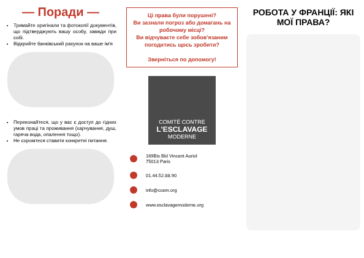— Поради —
Тримайте оригінали та фотокопії документів, що підтверджують вашу особу, завжди при собі.
Відкрийте банківський рахунок на ваше ім'я
Переконайтеся, що у вас є доступ до гідних умов праці та проживання (харчування, душ, гаряча вода, опалення тощо).
Не соромтеся ставити конкретні питання.
Ці права були порушені?
Ви зазнали погроз або домагань на робочому місці?
Ви відчуваєте себе зобов'язаним погодитись щось зробити?
Зверніться по допомогу!
COMITÉ CONTRE
L'ESCLAVAGE
MODERNE
169Bis Bld Vincent Auriol
75013 Paris
01.44.52.88.90
info@ccem.org
www.esclavagemoderne.org
РОБОТА У ФРАНЦІЇ: ЯКІ МОЇ ПРАВА?